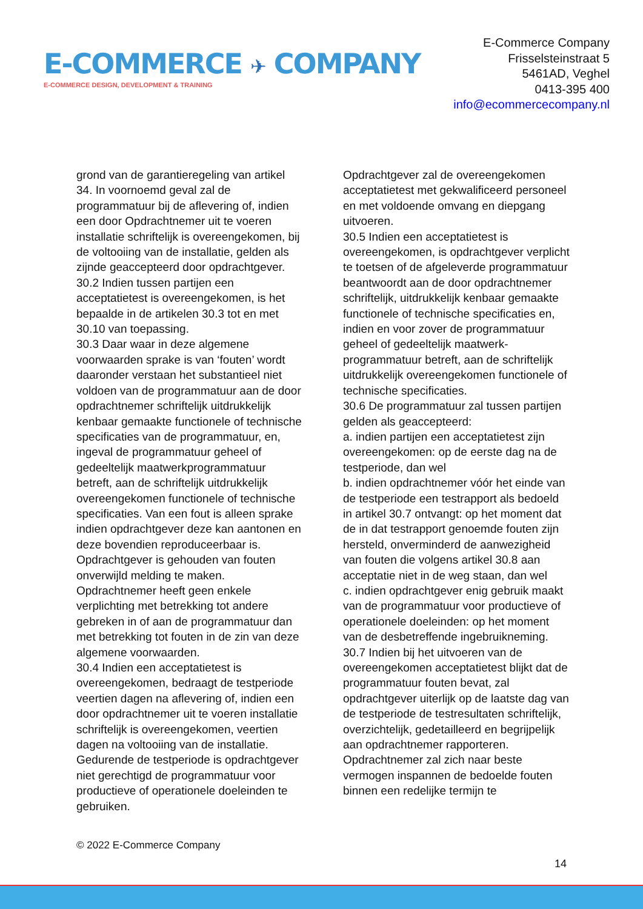E-COMMERCE ✈ COMPANY
E-COMMERCE DESIGN, DEVELOPMENT & TRAINING
E-Commerce Company
Frisselsteinstraat 5
5461AD, Veghel
0413-395 400
info@ecommercecompany.nl
grond van de garantieregeling van artikel 34. In voornoemd geval zal de programmatuur bij de aflevering of, indien een door Opdrachtnemer uit te voeren installatie schriftelijk is overeengekomen, bij de voltooiing van de installatie, gelden als zijnde geaccepteerd door opdrachtgever.
30.2 Indien tussen partijen een acceptatietest is overeengekomen, is het bepaalde in de artikelen 30.3 tot en met 30.10 van toepassing.
30.3 Daar waar in deze algemene voorwaarden sprake is van ‘fouten’ wordt daaronder verstaan het substantieel niet voldoen van de programmatuur aan de door opdrachtnemer schriftelijk uitdrukkelijk kenbaar gemaakte functionele of technische specificaties van de programmatuur, en, ingeval de programmatuur geheel of gedeeltelijk maatwerkprogrammatuur betreft, aan de schriftelijk uitdrukkelijk overeengekomen functionele of technische specificaties. Van een fout is alleen sprake indien opdrachtgever deze kan aantonen en deze bovendien reproduceerbaar is. Opdrachtgever is gehouden van fouten onverwijld melding te maken. Opdrachtnemer heeft geen enkele verplichting met betrekking tot andere gebreken in of aan de programmatuur dan met betrekking tot fouten in de zin van deze algemene voorwaarden.
30.4 Indien een acceptatietest is overeengekomen, bedraagt de testperiode veertien dagen na aflevering of, indien een door opdrachtnemer uit te voeren installatie schriftelijk is overeengekomen, veertien dagen na voltooiing van de installatie. Gedurende de testperiode is opdrachtgever niet gerechtigd de programmatuur voor productieve of operationele doeleinden te gebruiken.
Opdrachtgever zal de overeengekomen acceptatietest met gekwalificeerd personeel en met voldoende omvang en diepgang uitvoeren.
30.5 Indien een acceptatietest is overeengekomen, is opdrachtgever verplicht te toetsen of de afgeleverde programmatuur beantwoordt aan de door opdrachtnemer schriftelijk, uitdrukkelijk kenbaar gemaakte functionele of technische specificaties en, indien en voor zover de programmatuur geheel of gedeeltelijk maatwerk- programmatuur betreft, aan de schriftelijk uitdrukkelijk overeengekomen functionele of technische specificaties.
30.6 De programmatuur zal tussen partijen gelden als geaccepteerd:
a. indien partijen een acceptatietest zijn overeengekomen: op de eerste dag na de testperiode, dan wel
b. indien opdrachtnemer vóór het einde van de testperiode een testrapport als bedoeld in artikel 30.7 ontvangt: op het moment dat de in dat testrapport genoemde fouten zijn hersteld, onverminderd de aanwezigheid van fouten die volgens artikel 30.8 aan acceptatie niet in de weg staan, dan wel
c. indien opdrachtgever enig gebruik maakt van de programmatuur voor productieve of operationele doeleinden: op het moment van de desbetreffende ingebruikneming.
30.7 Indien bij het uitvoeren van de overeengekomen acceptatietest blijkt dat de programmatuur fouten bevat, zal opdrachtgever uiterlijk op de laatste dag van de testperiode de testresultaten schriftelijk, overzichtelijk, gedetailleerd en begrijpelijk aan opdrachtnemer rapporteren. Opdrachtnemer zal zich naar beste vermogen inspannen de bedoelde fouten binnen een redelijke termijn te
© 2022 E-Commerce Company
14